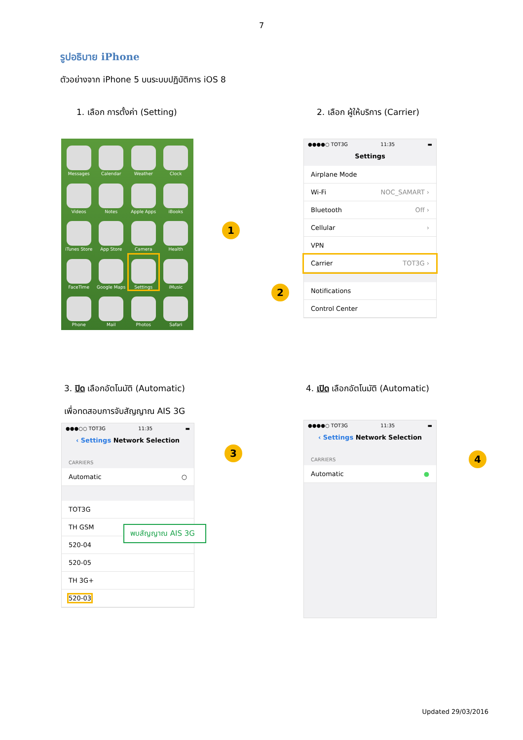7
รูปอธิบาย iPhone
ตัวอย่างจาก iPhone 5 บนระบบปฏิบัติการ iOS 8
1. เลือก การตั้งค่า (Setting)
Messages
Calendar
Weather
Clock
Videos
Notes
Apple Apps
iBooks
iTunes Store
App Store
Camera
Health
FaceTime
Google Maps
Settings
iMusic
Phone
Mail
Photos
Safari
1
2. เลือก ผู้ให้บริการ (Carrier)
●●●●○ TOT3G 11:35 ▬
Settings
Airplane Mode
Wi-Fi NOC_SAMART ›
Bluetooth Off ›
Cellular ›
VPN
Carrier TOT3G ›
Notifications
Control Center
2
3. ปิด เลือกอัตโนมัติ (Automatic)
เพื่อทดสอบการจับสัญญาณ AIS 3G
●●●○○ TOT3G 11:35 ▬
‹ Settings Network Selection
CARRIERS
Automatic ○
TOT3G
TH GSM
520-04
520-05
TH 3G+
520-03
พบสัญญาณ AIS 3G
3
4. เปิด เลือกอัตโนมัติ (Automatic)
●●●●○ TOT3G 11:35 ▬
‹ Settings Network Selection
CARRIERS
Automatic ●
4
Updated 29/03/2016